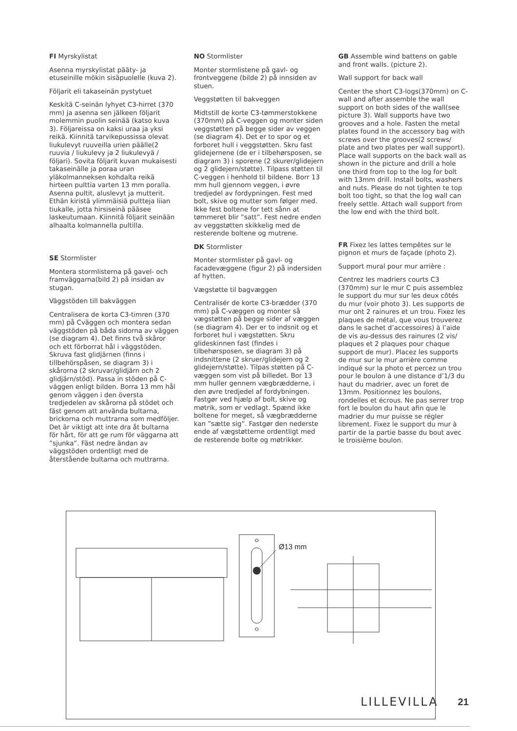FI Myrskylistat
Asenna myrskylistat pääty- ja etuseinille mökin sisäpuolelle (kuva 2).
Följarit eli takaseinän pystytuet
Keskitä C-seinän lyhyet C3-hirret (370 mm) ja asenna sen jälkeen följarit molemmin puolin seinää (katso kuva 3). Följareissa on kaksi uraa ja yksi reikä. Kiinnitä tarvikepussissa olevat liukulevyt ruuveilla urien päälle(2 ruuvia / liukulevy ja 2 liukulevyä / följari). Sovita följarit kuvan mukaisesti takaseinälle ja poraa uran yläkolmanneksen kohdalta reikä hirteen pulttia varten 13 mm poralla. Asenna pultit, aluslevyt ja mutterit. Ethän kiristä ylimmäisiä pultteja liian tiukalle, jotta hirsiseinä pääsee laskeutumaan. Kiinnitä följarit seinään alhaalta kolmannella pultilla.
SE Stormlister
Montera stormlisterna på gavel- och framväggarna(bild 2) på insidan av stugan.
Väggstöden till bakväggen
Centralisera de korta C3-timren (370 mm) på Cväggen och montera sedan väggstöden på båda sidorna av väggen (se diagram 4). Det finns två skåror och ett förborrat hål i väggstöden. Skruva fast glidjärnen (finns i tillbehörspåsen, se diagram 3) i skårorna (2 skruvar/glidjärn och 2 glidjärn/stöd). Passa in stöden på C-väggen enligt bilden. Borra 13 mm hål genom väggen i den översta tredjedelen av skårorna på stödet och fäst genom att använda bultarna, brickorna och muttrarna som medföljer. Det är viktigt att inte dra åt bultarna för hårt, för att ge rum för väggarna att ”sjunka”. Fäst nedre ändan av väggstöden ordentligt med de återstående bultarna och muttrarna.
NO Stormlister
Monter stormlistene på gavl- og frontveggene (bilde 2) på innsiden av stuen.
Veggstøtten til bakveggen
Midtstill de korte C3-tømmerstokkene (370mm) på C-veggen og monter siden veggstøtten på begge sider av veggen (se diagram 4). Det er to spor og et forboret hull i veggstøtten. Skru fast glidejernene (de er i tilbehørsposen, se diagram 3) i sporene (2 skurer/glidejern og 2 glidejern/støtte). Tilpass støtten til C-veggen i henhold til bildene. Borr 13 mm hull gjennom veggen, i øvre tredjedel av fordypningen. Fest med bolt, skive og mutter som følger med. Ikke fest boltene for tett sånn at tømmeret blir ”satt”. Fest nedre enden av veggstøtten skikkelig med de resterende boltene og mutrene.
DK Stormlister
Monter stormlister på gavl- og facadevæggene (figur 2) på indersiden af hytten.
Vægstøtte til bagvæggen
Centralisér de korte C3-brædder (370 mm) på C-væggen og monter så vægstøtten på begge sider af væggen (se diagram 4). Der er to indsnit og et forboret hul i vægstøtten. Skru glideskinnen fast (findes i tilbehørsposen, se diagram 3) på indsnittene (2 skruer/glidejern og 2 glidejern/støtte). Tilpas støtten på C-væggen som vist på billedet. Bor 13 mm huller gennem vægbrædderne, i den øvre tredjedel af fordybningen. Fastgør ved hjælp af bolt, skive og møtrik, som er vedlagt. Spænd ikke boltene for meget, så vægbrædderne kan ”sætte sig”. Fastgør den nederste ende af vægstøtterne ordentligt med de resterende bolte og møtrikker.
GB Assemble wind battens on gable and front walls. (picture 2).
Wall support for back wall
Center the short C3-logs(370mm) on C-wall and after assemble the wall support on both sides of the wall(see picture 3). Wall supports have two grooves and a hole. Fasten the metal plates found in the accessory bag with screws over the grooves(2 screws/ plate and two plates per wall support). Place wall supports on the back wall as shown in the picture and drill a hole one third from top to the log for bolt with 13mm drill. Install bolts, washers and nuts. Please do not tighten te top bolt too tight, so that the log wall can freely settle. Attach wall support from the low end with the third bolt.
FR Fixez les lattes tempêtes sur le pignon et murs de façade (photo 2).
Support mural pour mur arrière :
Centrez les madriers courts C3 (370mm) sur le mur C puis assemblez le support du mur sur les deux côtés du mur (voir photo 3). Les supports de mur ont 2 rainures et un trou. Fixez les plaques de métal, que vous trouverez dans le sachet d’accessoires) à l’aide de vis au-dessus des rainures (2 vis/ plaques et 2 plaques pour chaque support de mur). Placez les supports de mur sur le mur arrière comme indiqué sur la photo et percez un trou pour le boulon à une distance d’1/3 du haut du madrier, avec un foret de 13mm. Positionnez les boulons, rondelles et écrous. Ne pas serrer trop fort le boulon du haut afin que le madrier du mur puisse se régler librement. Fixez le support du mur à partir de la partie basse du bout avec le troisième boulon.
Ø13 mm
LILLEVILLA 21